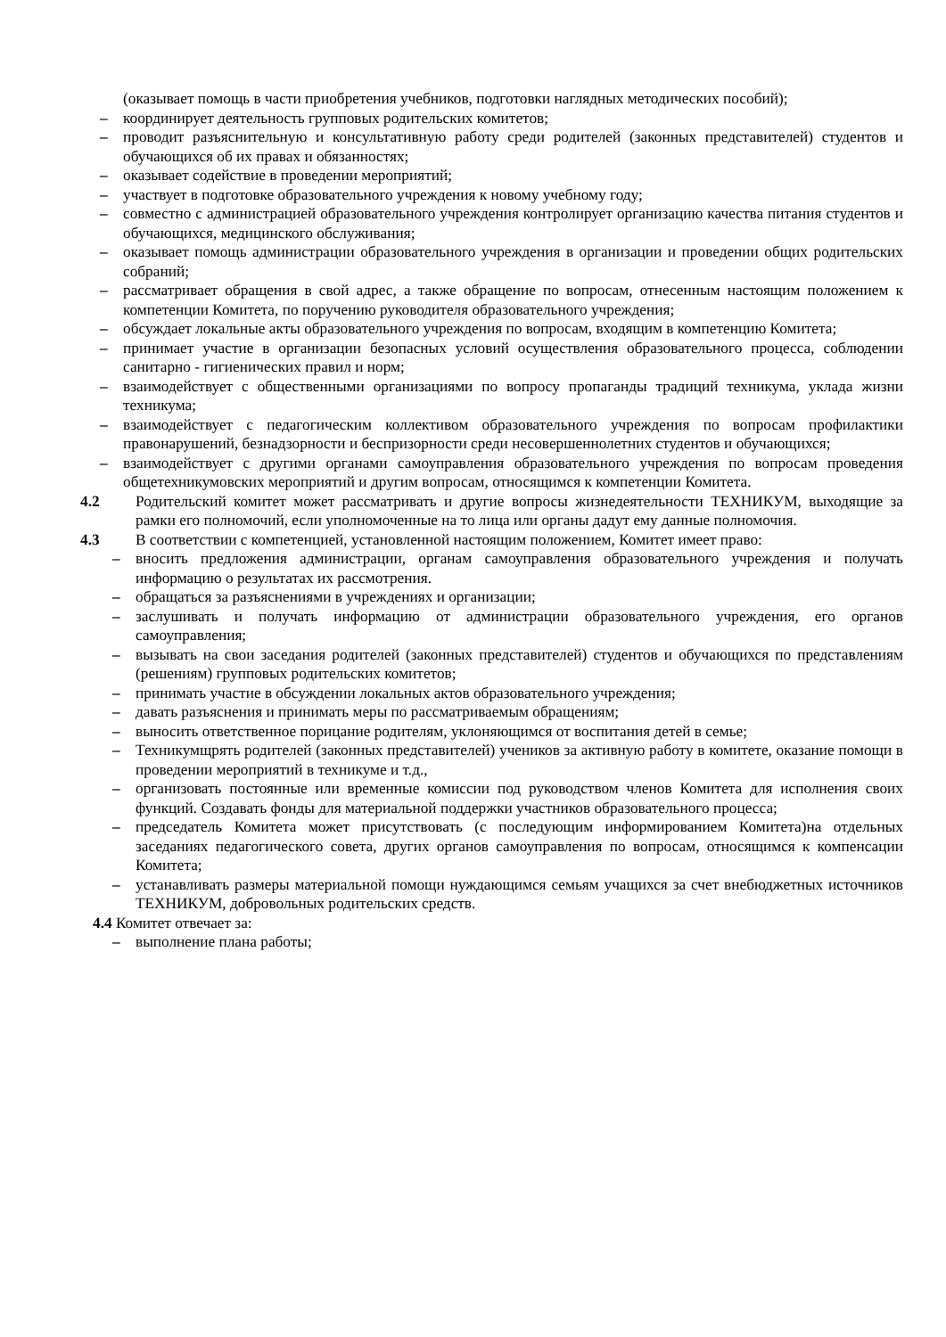(оказывает помощь в части приобретения учебников, подготовки наглядных методических пособий);
– координирует деятельность групповых родительских комитетов;
– проводит разъяснительную и консультативную работу среди родителей (законных представителей) студентов и обучающихся об их правах и обязанностях;
– оказывает содействие в проведении мероприятий;
– участвует в подготовке образовательного учреждения к новому учебному году;
– совместно с администрацией образовательного учреждения контролирует организацию качества питания студентов и обучающихся, медицинского обслуживания;
– оказывает помощь администрации образовательного учреждения в организации и проведении общих родительских собраний;
– рассматривает обращения в свой адрес, а также обращение по вопросам, отнесенным настоящим положением к компетенции Комитета, по поручению руководителя образовательного учреждения;
– обсуждает локальные акты образовательного учреждения по вопросам, входящим в компетенцию Комитета;
– принимает участие в организации безопасных условий осуществления образовательного процесса, соблюдении санитарно - гигиенических правил и норм;
– взаимодействует с общественными организациями по вопросу пропаганды традиций техникума, уклада жизни техникума;
– взаимодействует с педагогическим коллективом образовательного учреждения по вопросам профилактики правонарушений, безнадзорности и беспризорности среди несовершеннолетних студентов и обучающихся;
– взаимодействует с другими органами самоуправления образовательного учреждения по вопросам проведения общетехникумовских мероприятий и другим вопросам, относящимся к компетенции Комитета.
4.2 Родительский комитет может рассматривать и другие вопросы жизнедеятельности ТЕХНИКУМ, выходящие за рамки его полномочий, если уполномоченные на то лица или органы дадут ему данные полномочия.
4.3 В соответствии с компетенцией, установленной настоящим положением, Комитет имеет право:
– вносить предложения администрации, органам самоуправления образовательного учреждения и получать информацию о результатах их рассмотрения.
– обращаться за разъяснениями в учреждениях и организации;
– заслушивать и получать информацию от администрации образовательного учреждения, его органов самоуправления;
– вызывать на свои заседания родителей (законных представителей) студентов и обучающихся по представлениям (решениям) групповых родительских комитетов;
– принимать участие в обсуждении локальных актов образовательного учреждения;
– давать разъяснения и принимать меры по рассматриваемым обращениям;
– выносить ответственное порицание родителям, уклоняющимся от воспитания детей в семье;
– Техникумщрять родителей (законных представителей) учеников за активную работу в комитете, оказание помощи в проведении мероприятий в техникуме и т.д.,
– организовать постоянные или временные комиссии под руководством членов Комитета для исполнения своих функций. Создавать фонды для материальной поддержки участников образовательного процесса;
– председатель Комитета может присутствовать (с последующим информированием Комитета)на отдельных заседаниях педагогического совета, других органов самоуправления по вопросам, относящимся к компенсации Комитета;
– устанавливать размеры материальной помощи нуждающимся семьям учащихся за счет внебюджетных источников ТЕХНИКУМ, добровольных родительских средств.
4.4 Комитет отвечает за:
– выполнение плана работы;